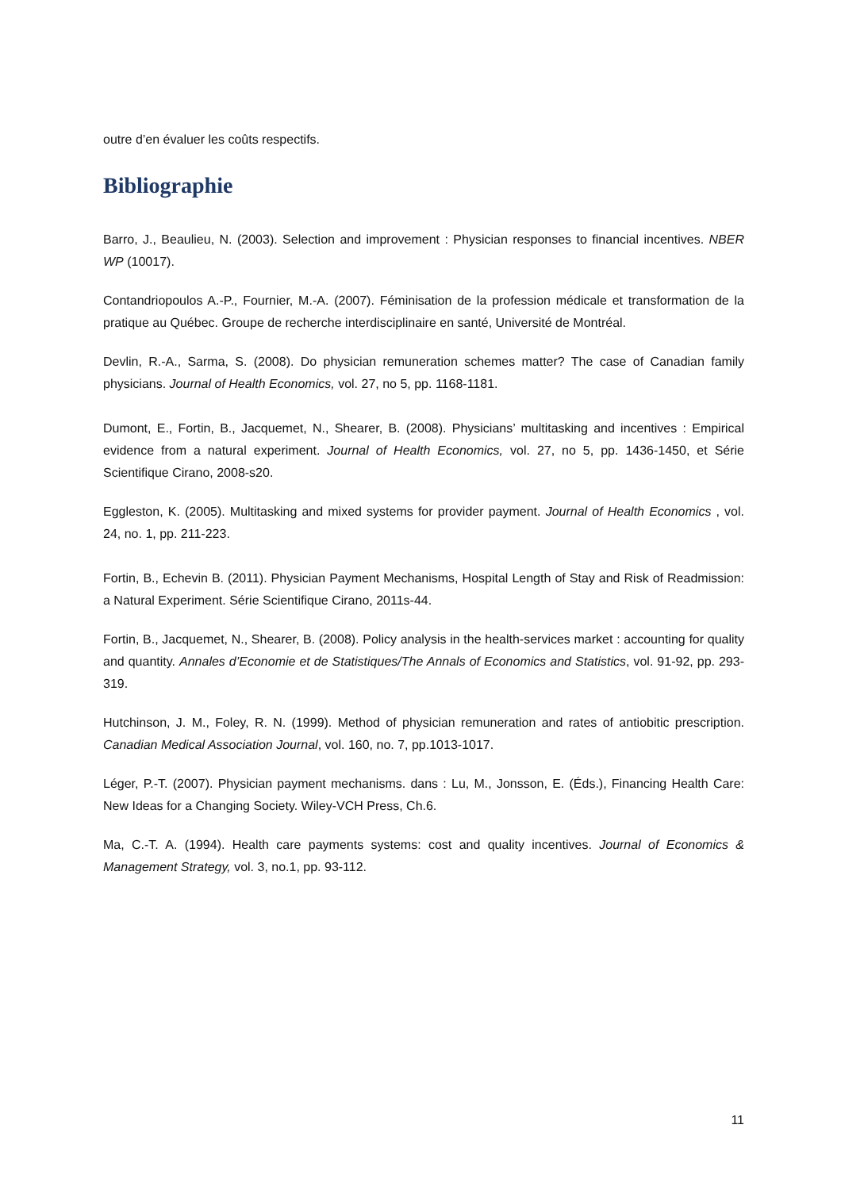outre d’en évaluer les coûts respectifs.
Bibliographie
Barro, J., Beaulieu, N. (2003). Selection and improvement : Physician responses to financial incentives. NBER WP (10017).
Contandriopoulos A.-P., Fournier, M.-A. (2007). Féminisation de la profession médicale et transformation de la pratique au Québec. Groupe de recherche interdisciplinaire en santé, Université de Montréal.
Devlin, R.-A., Sarma, S. (2008). Do physician remuneration schemes matter? The case of Canadian family physicians. Journal of Health Economics, vol. 27, no 5, pp. 1168-1181.
Dumont, E., Fortin, B., Jacquemet, N., Shearer, B. (2008). Physicians’ multitasking and incentives : Empirical evidence from a natural experiment. Journal of Health Economics, vol. 27, no 5, pp. 1436-1450, et Série Scientifique Cirano, 2008-s20.
Eggleston, K. (2005). Multitasking and mixed systems for provider payment. Journal of Health Economics , vol. 24, no. 1, pp. 211-223.
Fortin, B., Echevin B. (2011). Physician Payment Mechanisms, Hospital Length of Stay and Risk of Readmission: a Natural Experiment. Série Scientifique Cirano, 2011s-44.
Fortin, B., Jacquemet, N., Shearer, B. (2008). Policy analysis in the health-services market : accounting for quality and quantity. Annales d’Economie et de Statistiques/The Annals of Economics and Statistics, vol. 91-92, pp. 293-319.
Hutchinson, J. M., Foley, R. N. (1999). Method of physician remuneration and rates of antiobitic prescription. Canadian Medical Association Journal, vol. 160, no. 7, pp.1013-1017.
Léger, P.-T. (2007). Physician payment mechanisms. dans : Lu, M., Jonsson, E. (Éds.), Financing Health Care: New Ideas for a Changing Society. Wiley-VCH Press, Ch.6.
Ma, C.-T. A. (1994). Health care payments systems: cost and quality incentives. Journal of Economics & Management Strategy, vol. 3, no.1, pp. 93-112.
11